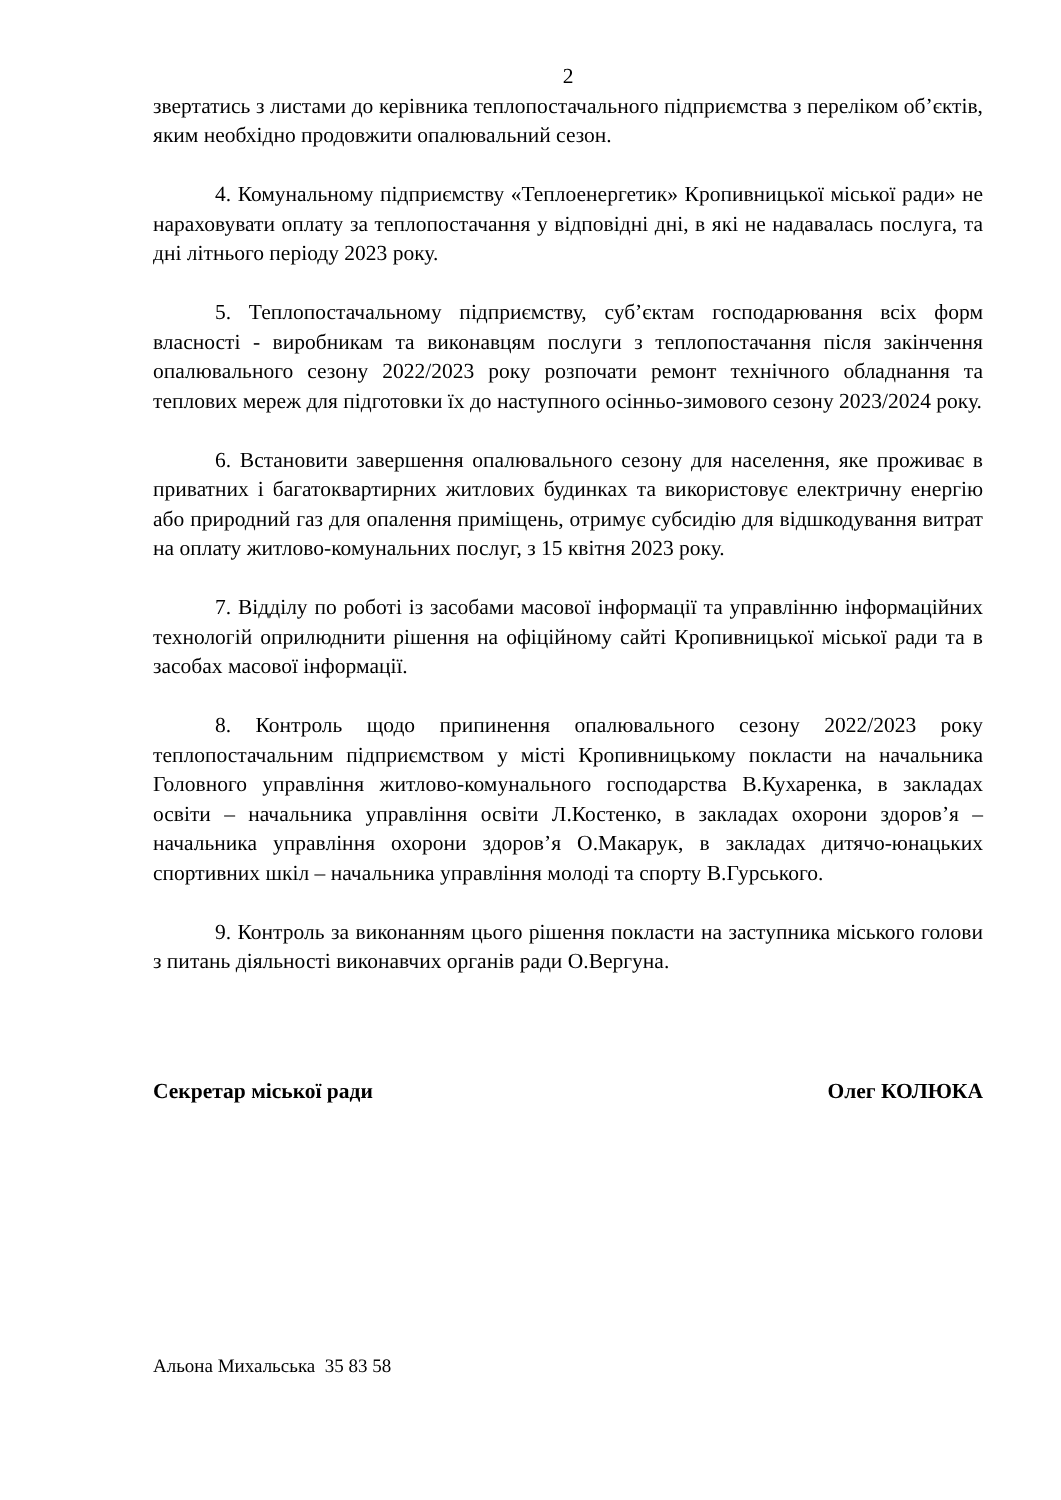2
звертатись з листами до керівника теплопостачального підприємства з переліком об’єктів, яким необхідно продовжити опалювальний сезон.
4. Комунальному підприємству «Теплоенергетик» Кропивницької міської ради» не нараховувати оплату за теплопостачання у відповідні дні, в які не надавалась послуга, та дні літнього періоду 2023 року.
5. Теплопостачальному підприємству, суб’єктам господарювання всіх форм власності - виробникам та виконавцям послуги з теплопостачання після закінчення опалювального сезону 2022/2023 року розпочати ремонт технічного обладнання та теплових мереж для підготовки їх до наступного осінньо-зимового сезону 2023/2024 року.
6. Встановити завершення опалювального сезону для населення, яке проживає в приватних і багатоквартирних житлових будинках та використовує електричну енергію або природний газ для опалення приміщень, отримує субсидію для відшкодування витрат на оплату житлово-комунальних послуг, з 15 квітня 2023 року.
7. Відділу по роботі із засобами масової інформації та управлінню інформаційних технологій оприлюднити рішення на офіційному сайті Кропивницької міської ради та в засобах масової інформації.
8. Контроль щодо припинення опалювального сезону 2022/2023 року теплопостачальним підприємством у місті Кропивницькому покласти на начальника Головного управління житлово-комунального господарства В.Кухаренка, в закладах освіти – начальника управління освіти Л.Костенко, в закладах охорони здоров’я – начальника управління охорони здоров’я О.Макарук, в закладах дитячо-юнацьких спортивних шкіл – начальника управління молоді та спорту В.Гурського.
9. Контроль за виконанням цього рішення покласти на заступника міського голови з питань діяльності виконавчих органів ради О.Вергуна.
Секретар міської ради Олег КОЛЮКА
Альона Михальська 35 83 58